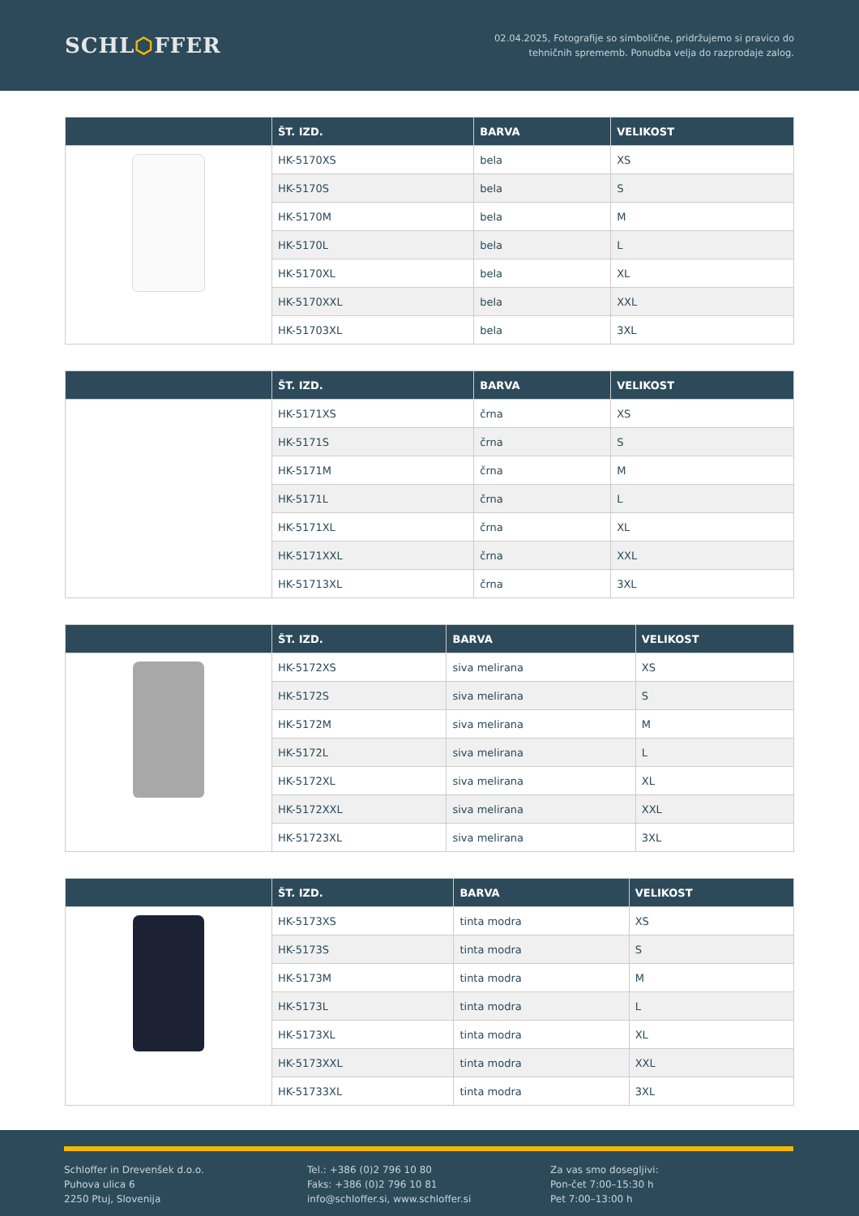SCHL⬡FFER
02.04.2025, Fotografije so simbolične, pridržujemo si pravico do
tehničnih sprememb. Ponudba velja do razprodaje zalog.
| | ŠT. IZD. | BARVA | VELIKOST |
| --- | --- | --- | --- |
| | HK-5170XS | bela | XS |
| | HK-5170S | bela | S |
| | HK-5170M | bela | M |
| | HK-5170L | bela | L |
| | HK-5170XL | bela | XL |
| | HK-5170XXL | bela | XXL |
| | HK-51703XL | bela | 3XL |
| | ŠT. IZD. | BARVA | VELIKOST |
| --- | --- | --- | --- |
| | HK-5171XS | črna | XS |
| | HK-5171S | črna | S |
| | HK-5171M | črna | M |
| | HK-5171L | črna | L |
| | HK-5171XL | črna | XL |
| | HK-5171XXL | črna | XXL |
| | HK-51713XL | črna | 3XL |
| | ŠT. IZD. | BARVA | VELIKOST |
| --- | --- | --- | --- |
| | HK-5172XS | siva melirana | XS |
| | HK-5172S | siva melirana | S |
| | HK-5172M | siva melirana | M |
| | HK-5172L | siva melirana | L |
| | HK-5172XL | siva melirana | XL |
| | HK-5172XXL | siva melirana | XXL |
| | HK-51723XL | siva melirana | 3XL |
| | ŠT. IZD. | BARVA | VELIKOST |
| --- | --- | --- | --- |
| | HK-5173XS | tinta modra | XS |
| | HK-5173S | tinta modra | S |
| | HK-5173M | tinta modra | M |
| | HK-5173L | tinta modra | L |
| | HK-5173XL | tinta modra | XL |
| | HK-5173XXL | tinta modra | XXL |
| | HK-51733XL | tinta modra | 3XL |
Schloffer in Drevenšek d.o.o.
Puhova ulica 6
2250 Ptuj, Slovenija
Tel.: +386 (0)2 796 10 80
Faks: +386 (0)2 796 10 81
info@schloffer.si, www.schloffer.si
Za vas smo dosegljivi:
Pon-čet 7:00–15:30 h
Pet 7:00–13:00 h